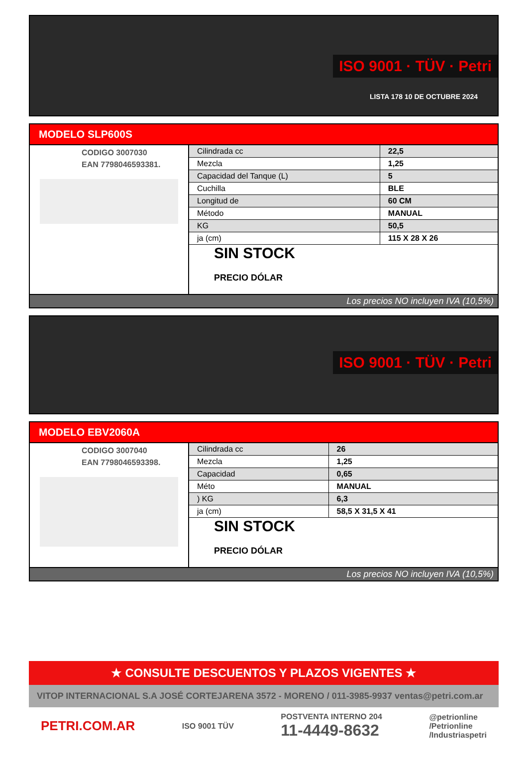ISO 9001 · TÜV · Petri
LISTA 178 10 DE OCTUBRE 2024
MODELO SLP600S
CODIGO 3007030
EAN 7798046593381.
| Cilindrada cc | 22,5 |
| Mezcla | 1,25 |
| Capacidad del Tanque (L) | 5 |
| Cuchilla | BLE |
| Longitud de | 60 CM |
| Método | MANUAL |
| KG | 50,5 |
| ja (cm) | 115 X 28 X 26 |
SIN STOCK
PRECIO DÓLAR
Los precios NO incluyen IVA (10,5%)
ISO 9001 · TÜV · Petri
MODELO EBV2060A
CODIGO 3007040
EAN 7798046593398.
| Cilindrada cc | 26 |
| Mezcla | 1,25 |
| Capacidad | 0,65 |
| Méto | MANUAL |
| ) KG | 6,3 |
| ja (cm) | 58,5 X 31,5 X 41 |
SIN STOCK
PRECIO DÓLAR
Los precios NO incluyen IVA (10,5%)
★ CONSULTE DESCUENTOS Y PLAZOS VIGENTES ★
VITOP INTERNACIONAL S.A JOSÉ CORTEJARENA 3572 - MORENO / 011-3985-9937 ventas@petri.com.ar
PETRI.COM.AR ISO 9001 TÜV POSTVENTA INTERNO 204
11-4449-8632 @petrionline
/Petrionline
/Industriaspetri